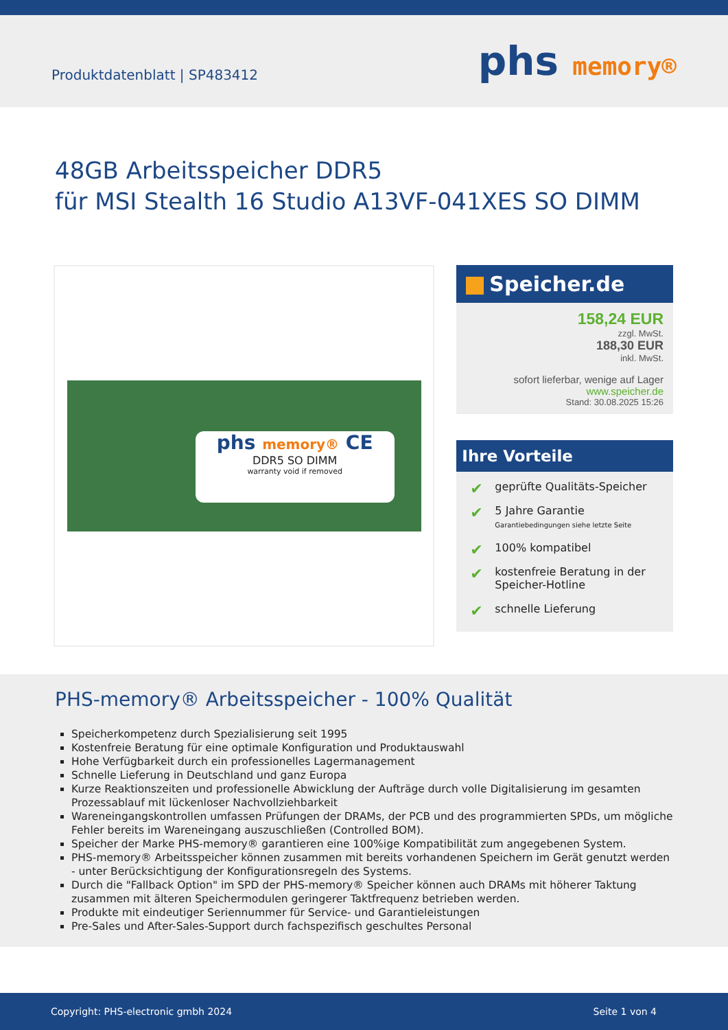Produktdatenblatt | SP483412
phs memory®
48GB Arbeitsspeicher DDR5
für MSI Stealth 16 Studio A13VF-041XES SO DIMM
phs memory® CE
DDR5 SO DIMM
warranty void if removed
Speicher.de
158,24 EUR
zzgl. MwSt.
188,30 EUR
inkl. MwSt.
sofort lieferbar, wenige auf Lager
www.speicher.de
Stand: 30.08.2025 15:26
Ihre Vorteile
✔ geprüfte Qualitäts-Speicher
✔ 5 Jahre Garantie
Garantiebedingungen siehe letzte Seite
✔ 100% kompatibel
✔ kostenfreie Beratung in der Speicher-Hotline
✔ schnelle Lieferung
PHS-memory® Arbeitsspeicher - 100% Qualität
Speicherkompetenz durch Spezialisierung seit 1995
Kostenfreie Beratung für eine optimale Konfiguration und Produktauswahl
Hohe Verfügbarkeit durch ein professionelles Lagermanagement
Schnelle Lieferung in Deutschland und ganz Europa
Kurze Reaktionszeiten und professionelle Abwicklung der Aufträge durch volle Digitalisierung im gesamten Prozessablauf mit lückenloser Nachvollziehbarkeit
Wareneingangskontrollen umfassen Prüfungen der DRAMs, der PCB und des programmierten SPDs, um mögliche Fehler bereits im Wareneingang auszuschließen (Controlled BOM).
Speicher der Marke PHS-memory® garantieren eine 100%ige Kompatibilität zum angegebenen System.
PHS-memory® Arbeitsspeicher können zusammen mit bereits vorhandenen Speichern im Gerät genutzt werden - unter Berücksichtigung der Konfigurationsregeln des Systems.
Durch die "Fallback Option" im SPD der PHS-memory® Speicher können auch DRAMs mit höherer Taktung zusammen mit älteren Speichermodulen geringerer Taktfrequenz betrieben werden.
Produkte mit eindeutiger Seriennummer für Service- und Garantieleistungen
Pre-Sales und After-Sales-Support durch fachspezifisch geschultes Personal
Copyright: PHS-electronic gmbh 2024 Seite 1 von 4